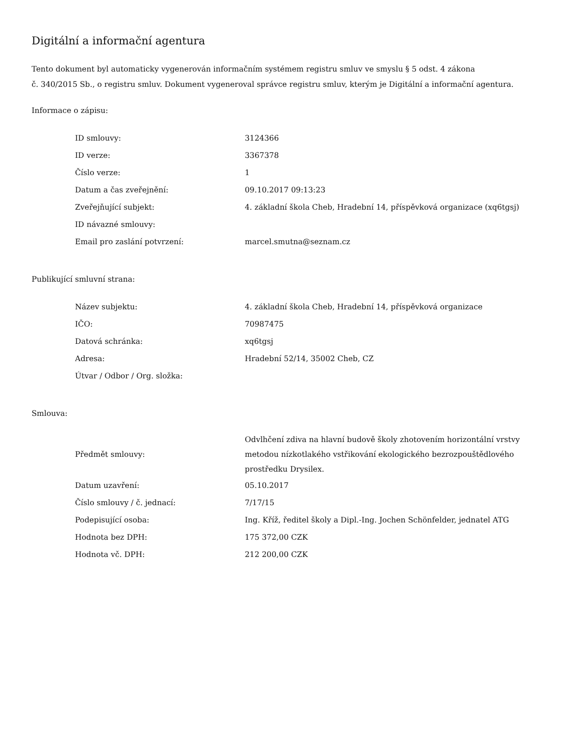Digitální a informační agentura
Tento dokument byl automaticky vygenerován informačním systémem registru smluv ve smyslu § 5 odst. 4 zákona
č. 340/2015 Sb., o registru smluv. Dokument vygeneroval správce registru smluv, kterým je Digitální a informační agentura.
Informace o zápisu:
| ID smlouvy: | 3124366 |
| ID verze: | 3367378 |
| Číslo verze: | 1 |
| Datum a čas zveřejnění: | 09.10.2017 09:13:23 |
| Zveřejňující subjekt: | 4. základní škola Cheb, Hradební 14, příspěvková organizace (xq6tgsj) |
| ID návazné smlouvy: | |
| Email pro zaslání potvrzení: | marcel.smutna@seznam.cz |
Publikující smluvní strana:
| Název subjektu: | 4. základní škola Cheb, Hradební 14, příspěvková organizace |
| IČO: | 70987475 |
| Datová schránka: | xq6tgsj |
| Adresa: | Hradební 52/14, 35002 Cheb, CZ |
| Útvar / Odbor / Org. složka: | |
Smlouva:
| Předmět smlouvy: | Odvlhčení zdiva na hlavní budově školy zhotovením horizontální vrstvy metodou nízkotlakého vstřikování ekologického bezrozpouštědlového prostředku Drysilex. |
| Datum uzavření: | 05.10.2017 |
| Číslo smlouvy / č. jednací: | 7/17/15 |
| Podepisující osoba: | Ing. Kříž, ředitel školy a Dipl.-Ing. Jochen Schönfelder, jednatel ATG |
| Hodnota bez DPH: | 175 372,00 CZK |
| Hodnota vč. DPH: | 212 200,00 CZK |